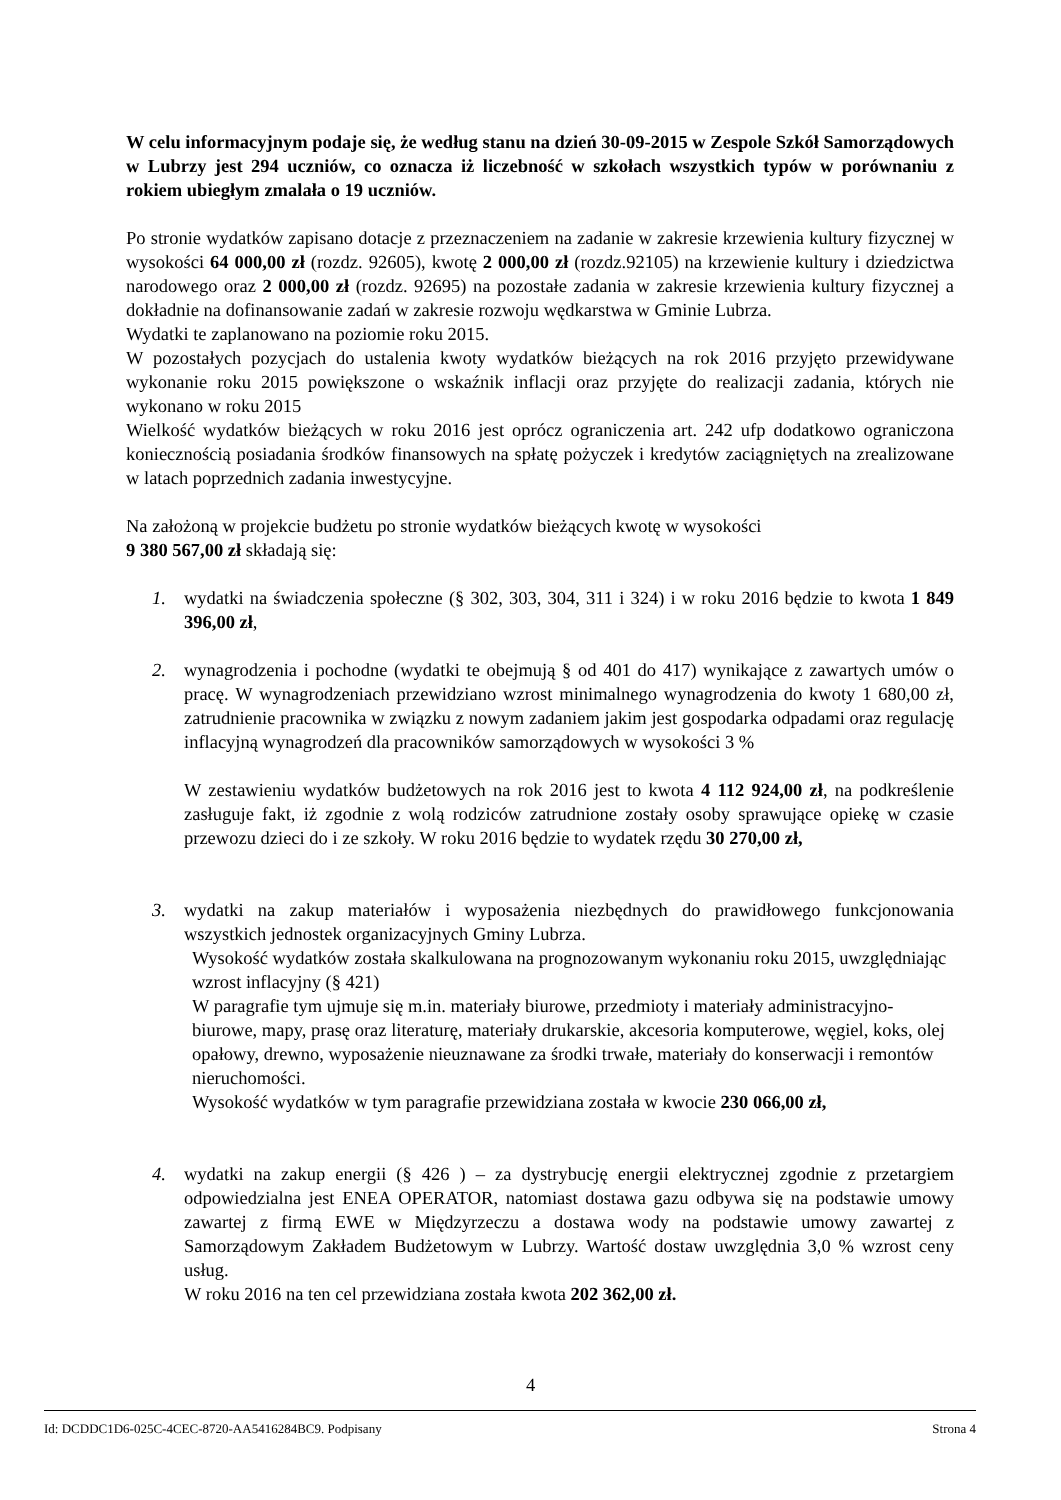W celu informacyjnym podaje się, że według stanu na dzień 30-09-2015 w Zespole Szkół Samorządowych w Lubrzy jest 294 uczniów, co oznacza iż liczebność w szkołach wszystkich typów w porównaniu z rokiem ubiegłym zmalała o 19 uczniów.
Po stronie wydatków zapisano dotacje z przeznaczeniem na zadanie w zakresie krzewienia kultury fizycznej w wysokości 64 000,00 zł (rozdz. 92605), kwotę 2 000,00 zł (rozdz.92105) na krzewienie kultury i dziedzictwa narodowego oraz 2 000,00 zł (rozdz. 92695) na pozostałe zadania w zakresie krzewienia kultury fizycznej a dokładnie na dofinansowanie zadań w zakresie rozwoju wędkarstwa w Gminie Lubrza.
Wydatki te zaplanowano na poziomie roku 2015.
W pozostałych pozycjach do ustalenia kwoty wydatków bieżących na rok 2016 przyjęto przewidywane wykonanie roku 2015 powiększone o wskaźnik inflacji oraz przyjęte do realizacji zadania, których nie wykonano w roku 2015
Wielkość wydatków bieżących w roku 2016 jest oprócz ograniczenia art. 242 ufp dodatkowo ograniczona koniecznością posiadania środków finansowych na spłatę pożyczek i kredytów zaciągniętych na zrealizowane w latach poprzednich zadania inwestycyjne.
Na założoną w projekcie budżetu po stronie wydatków bieżących kwotę w wysokości
9 380 567,00 zł składają się:
1. wydatki na świadczenia społeczne (§ 302, 303, 304, 311 i 324) i w roku 2016 będzie to kwota 1 849 396,00 zł,
2. wynagrodzenia i pochodne (wydatki te obejmują § od 401 do 417) wynikające z zawartych umów o pracę. W wynagrodzeniach przewidziano wzrost minimalnego wynagrodzenia do kwoty 1 680,00 zł, zatrudnienie pracownika w związku z nowym zadaniem jakim jest gospodarka odpadami oraz regulację inflacyjną wynagrodzeń dla pracowników samorządowych w wysokości 3 %
W zestawieniu wydatków budżetowych na rok 2016 jest to kwota 4 112 924,00 zł, na podkreślenie zasługuje fakt, iż zgodnie z wolą rodziców zatrudnione zostały osoby sprawujące opiekę w czasie przewozu dzieci do i ze szkoły. W roku 2016 będzie to wydatek rzędu 30 270,00 zł,
3. wydatki na zakup materiałów i wyposażenia niezbędnych do prawidłowego funkcjonowania wszystkich jednostek organizacyjnych Gminy Lubrza.
Wysokość wydatków została skalkulowana na prognozowanym wykonaniu roku 2015, uwzględniając wzrost inflacyjny (§ 421)
W paragrafie tym ujmuje się m.in. materiały biurowe, przedmioty i materiały administracyjno-biurowe, mapy, prasę oraz literaturę, materiały drukarskie, akcesoria komputerowe, węgiel, koks, olej opałowy, drewno, wyposażenie nieuznawane za środki trwałe, materiały do konserwacji i remontów nieruchomości.
Wysokość wydatków w tym paragrafie przewidziana została w kwocie 230 066,00 zł,
4. wydatki na zakup energii (§ 426 ) – za dystrybucję energii elektrycznej zgodnie z przetargiem odpowiedzialna jest ENEA OPERATOR, natomiast dostawa gazu odbywa się na podstawie umowy zawartej z firmą EWE w Międzyrzeczu a dostawa wody na podstawie umowy zawartej z Samorządowym Zakładem Budżetowym w Lubrzy. Wartość dostaw uwzględnia 3,0 % wzrost ceny usług.
W roku 2016 na ten cel przewidziana została kwota 202 362,00 zł.
4
Id: DCDDC1D6-025C-4CEC-8720-AA5416284BC9. Podpisany Strona 4